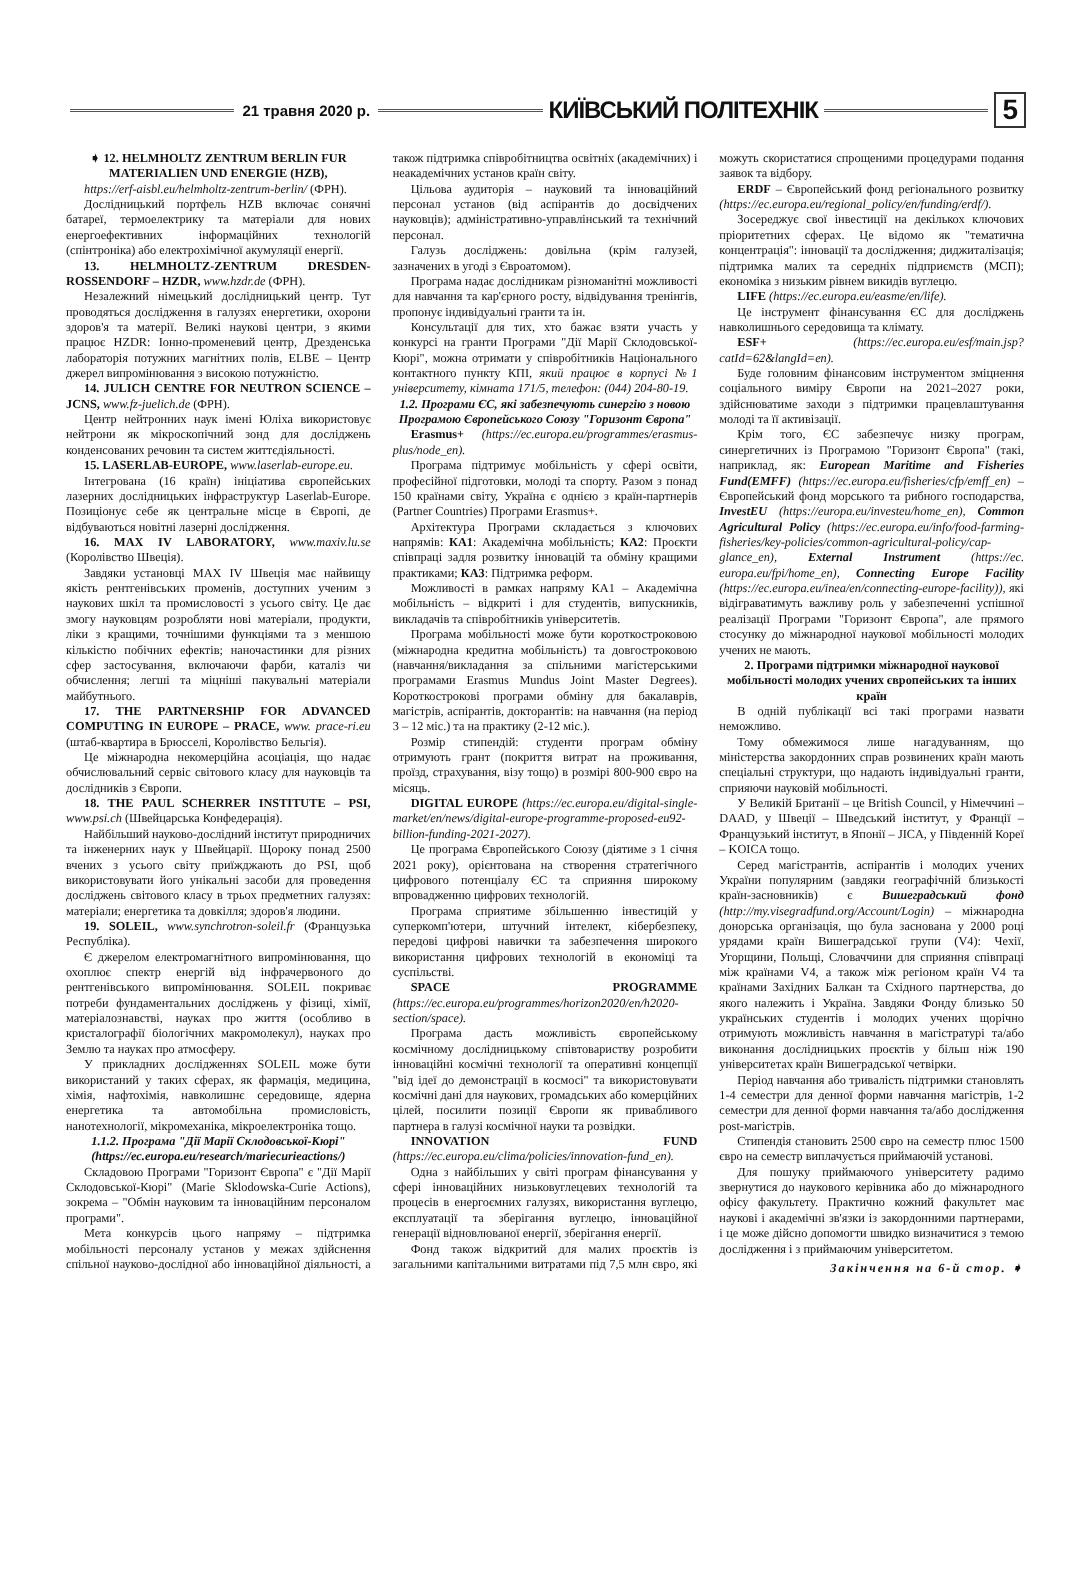21 травня 2020 р. КИЇВСЬКИЙ ПОЛІТЕХНІК 5
➧ 12. HELMHOLTZ ZENTRUM BERLIN FUR MATERIALIEN UND ENERGIE (HZB),
https://erf-aisbl.eu/helmholtz-zentrum-berlin/ (ФРН).
Дослідницький портфель HZB включає сонячні батареї, термоелектрику та матеріали для нових енергоефективних інформаційних технологій (спінтроніка) або електрохімічної акумуляції енергії.
13. HELMHOLTZ-ZENTRUM DRESDEN-ROSSENDORF – HZDR, www.hzdr.de (ФРН).
Незалежний німецький дослідницький центр. Тут проводяться дослідження в галузях енергетики, охорони здоров'я та матерії. Великі наукові центри, з якими працює HZDR: Іонно-променевий центр, Дрезденська лабораторія потужних магнітних полів, ELBE – Центр джерел випромінювання з високою потужністю.
14. JULICH CENTRE FOR NEUTRON SCIENCE – JCNS, www.fz-juelich.de (ФРН).
Центр нейтронних наук імені Юліха використовує нейтрони як мікроскопічний зонд для досліджень конденсованих речовин та систем життєдіяльності.
15. LASERLAB-EUROPE, www.laserlab-europe.eu.
Інтегрована (16 країн) ініціатива європейських лазерних дослідницьких інфраструктур Laserlab-Europe. Позиціонує себе як центральне місце в Європі, де відбуваються новітні лазерні дослідження.
16. MAX IV LABORATORY, www.maxiv.lu.se (Королівство Швеція).
Завдяки установці MAX IV Швеція має найвищу якість рентгенівських променів, доступних ученим з наукових шкіл та промисловості з усього світу. Це дає змогу науковцям розробляти нові матеріали, продукти, ліки з кращими, точнішими функціями та з меншою кількістю побічних ефектів; наночастинки для різних сфер застосування, включаючи фарби, каталіз чи обчислення; легші та міцніші пакувальні матеріали майбутнього.
17. THE PARTNERSHIP FOR ADVANCED COMPUTING IN EUROPE – PRACE, www. prace-ri.eu (штаб-квартира в Брюсселі, Королівство Бельгія).
Це міжнародна некомерційна асоціація, що надає обчислювальний сервіс світового класу для науковців та дослідників з Європи.
18. THE PAUL SCHERRER INSTITUTE – PSI, www.psi.ch (Швейцарська Конфедерація).
Найбільший науково-дослідний інститут природничих та інженерних наук у Швейцарії. Щороку понад 2500 вчених з усього світу приїжджають до PSI, щоб використовувати його унікальні засоби для проведення досліджень світового класу в трьох предметних галузях: матеріали; енергетика та довкілля; здоров'я людини.
19. SOLEIL, www.synchrotron-soleil.fr (Французька Республіка).
Є джерелом електромагнітного випромінювання, що охоплює спектр енергій від інфрачервоного до рентгенівського випромінювання. SOLEIL покриває потреби фундаментальних досліджень у фізиці, хімії, матеріалознавстві, науках про життя (особливо в кристалографії біологічних макромолекул), науках про Землю та науках про атмосферу.
У прикладних дослідженнях SOLEIL може бути використаний у таких сферах, як фармація, медицина, хімія, нафтохімія, навколишнє середовище, ядерна енергетика та автомобільна промисловість, нанотехнології, мікромеханіка, мікроелектроніка тощо.
1.1.2. Програма "Дії Марії Склодовської-Кюрі" (https://ec.europa.eu/research/mariecurieactions/)
Складовою Програми "Горизонт Європа" є "Дії Марії Склодовської-Кюрі" (Marie Sklodowska-Curie Actions), зокрема – "Обмін науковим та інноваційним персоналом програми".
Мета конкурсів цього напряму – підтримка мобільності персоналу установ у межах здійснення спільної науково-дослідної або інноваційної діяльності, а також підтримка співробітництва освітніх (академічних) і неакадемічних установ країн світу.
Цільова аудиторія – науковий та інноваційний персонал установ (від аспірантів до досвідчених науковців); адміністративно-управлінський та технічний персонал.
Галузь досліджень: довільна (крім галузей, зазначених в угоді з Євроатомом).
Програма надає дослідникам різноманітні можливості для навчання та кар'єрного росту, відвідування тренінгів, пропонує індивідуальні гранти та ін.
Консультації для тих, хто бажає взяти участь у конкурсі на гранти Програми "Дії Марії Склодовської-Кюрі", можна отримати у співробітників Національного контактного пункту КПІ, який працює в корпусі №1 університету, кімната 171/5, телефон: (044) 204-80-19.
1.2. Програми ЄС, які забезпечують синергію з новою Програмою Європейського Союзу "Горизонт Європа"
Erasmus+ (https://ec.europa.eu/programmes/erasmus-plus/node_en).
Програма підтримує мобільність у сфері освіти, професійної підготовки, молоді та спорту. Разом з понад 150 країнами світу, Україна є однією з країн-партнерів (Partner Countries) Програми Erasmus+.
Архітектура Програми складається з ключових напрямів: КА1: Академічна мобільність; КА2: Проєкти співпраці задля розвитку інновацій та обміну кращими практиками; КА3: Підтримка реформ.
Можливості в рамках напряму КА1 – Академічна мобільність – відкриті і для студентів, випускників, викладачів та співробітників університетів.
Програма мобільності може бути короткостроковою (міжнародна кредитна мобільність) та довгостроковою (навчання/викладання за спільними магістерськими програмами Erasmus Mundus Joint Master Degrees). Короткострокові програми обміну для бакалаврів, магістрів, аспірантів, докторантів: на навчання (на період 3 – 12 міс.) та на практику (2-12 міс.).
Розмір стипендій: студенти програм обміну отримують грант (покриття витрат на проживання, проїзд, страхування, візу тощо) в розмірі 800-900 євро на місяць.
DIGITAL EUROPE (https://ec.europa.eu/digital-single-market/en/news/digital-europe-programme-proposed-eu92-billion-funding-2021-2027).
Це програма Європейського Союзу (діятиме з 1 січня 2021 року), орієнтована на створення стратегічного цифрового потенціалу ЄС та сприяння широкому впровадженню цифрових технологій.
Програма сприятиме збільшенню інвестицій у суперкомп'ютери, штучний інтелект, кібербезпеку, передові цифрові навички та забезпечення широкого використання цифрових технологій в економіці та суспільстві.
SPACE PROGRAMME (https://ec.europa.eu/programmes/horizon2020/en/h2020-section/space).
Програма дасть можливість європейському космічному дослідницькому співтовариству розробити інноваційні космічні технології та оперативні концепції "від ідеї до демонстрації в космосі" та використовувати космічні дані для наукових, громадських або комерційних цілей, посилити позиції Європи як привабливого партнера в галузі космічної науки та розвідки.
INNOVATION FUND (https://ec.europa.eu/clima/policies/innovation-fund_en).
Одна з найбільших у світі програм фінансування у сфері інноваційних низьковуглецевих технологій та процесів в енергоємних галузях, використання вуглецю, експлуатації та зберігання вуглецю, інноваційної генерації відновлюваної енергії, зберігання енергії.
Фонд також відкритий для малих проєктів із загальними капітальними витратами під 7,5 млн євро, які можуть скористатися спрощеними процедурами подання заявок та відбору.
ERDF – Європейський фонд регіонального розвитку (https://ec.europa.eu/regional_policy/en/funding/erdf/).
Зосереджує свої інвестиції на декількох ключових пріоритетних сферах. Це відомо як "тематична концентрація": інновації та дослідження; диджиталізація; підтримка малих та середніх підприємств (МСП); економіка з низьким рівнем викидів вуглецю.
LIFE (https://ec.europa.eu/easme/en/life).
Це інструмент фінансування ЄС для досліджень навколишнього середовища та клімату.
ESF+ (https://ec.europa.eu/esf/main.jsp?catId=62&langId=en).
Буде головним фінансовим інструментом зміцнення соціального виміру Європи на 2021–2027 роки, здійснюватиме заходи з підтримки працевлаштування молоді та її активізації.
Крім того, ЄС забезпечує низку програм, синергетичних із Програмою "Горизонт Європа" (такі, наприклад, як: European Maritime and Fisheries Fund(EMFF) (https://ec.europa.eu/fisheries/cfp/emff_en) – Європейський фонд морського та рибного господарства, InvestEU (https://europa.eu/investeu/home_en), Common Agricultural Policy (https://ec.europa.eu/info/food-farming-fisheries/key-policies/common-agricultural-policy/cap-glance_en), External Instrument (https://ec. europa.eu/fpi/home_en), Connecting Europe Facility (https://ec.europa.eu/inea/en/connecting-europe-facility)), які відіграватимуть важливу роль у забезпеченні успішної реалізації Програми "Горизонт Європа", але прямого стосунку до міжнародної наукової мобільності молодих учених не мають.
2. Програми підтримки міжнародної наукової мобільності молодих учених європейських та інших країн
В одній публікації всі такі програми назвати неможливо.
Тому обмежимося лише нагадуванням, що міністерства закордонних справ розвинених країн мають спеціальні структури, що надають індивідуальні гранти, сприяючи науковій мобільності.
У Великій Британії – це British Council, у Німеччині – DAAD, у Швеції – Шведський інститут, у Франції – Французький інститут, в Японії – JICA, у Південній Кореї – KOICA тощо.
Серед магістрантів, аспірантів і молодих учених України популярним (завдяки географічній близькості країн-засновників) є Вишеградський фонд (http://my.visegradfund.org/Account/Login) – міжнародна донорська організація, що була заснована у 2000 році урядами країн Вишеградської групи (V4): Чехії, Угорщини, Польщі, Словаччини для сприяння співпраці між країнами V4, а також між регіоном країн V4 та країнами Західних Балкан та Східного партнерства, до якого належить і Україна. Завдяки Фонду близько 50 українських студентів і молодих учених щорічно отримують можливість навчання в магістратурі та/або виконання дослідницьких проєктів у більш ніж 190 університетах країн Вишеградської четвірки.
Період навчання або тривалість підтримки становлять 1-4 семестри для денної форми навчання магістрів, 1-2 семестри для денної форми навчання та/або дослідження post-магістрів.
Стипендія становить 2500 євро на семестр плюс 1500 євро на семестр виплачується приймаючій установі.
Для пошуку приймаючого університету радимо звернутися до наукового керівника або до міжнародного офісу факультету. Практично кожний факультет має наукові і академічні зв'язки із закордонними партнерами, і це може дійсно допомогти швидко визначитися з темою дослідження і з приймаючим університетом.
Закінчення на 6-й стор. ➧